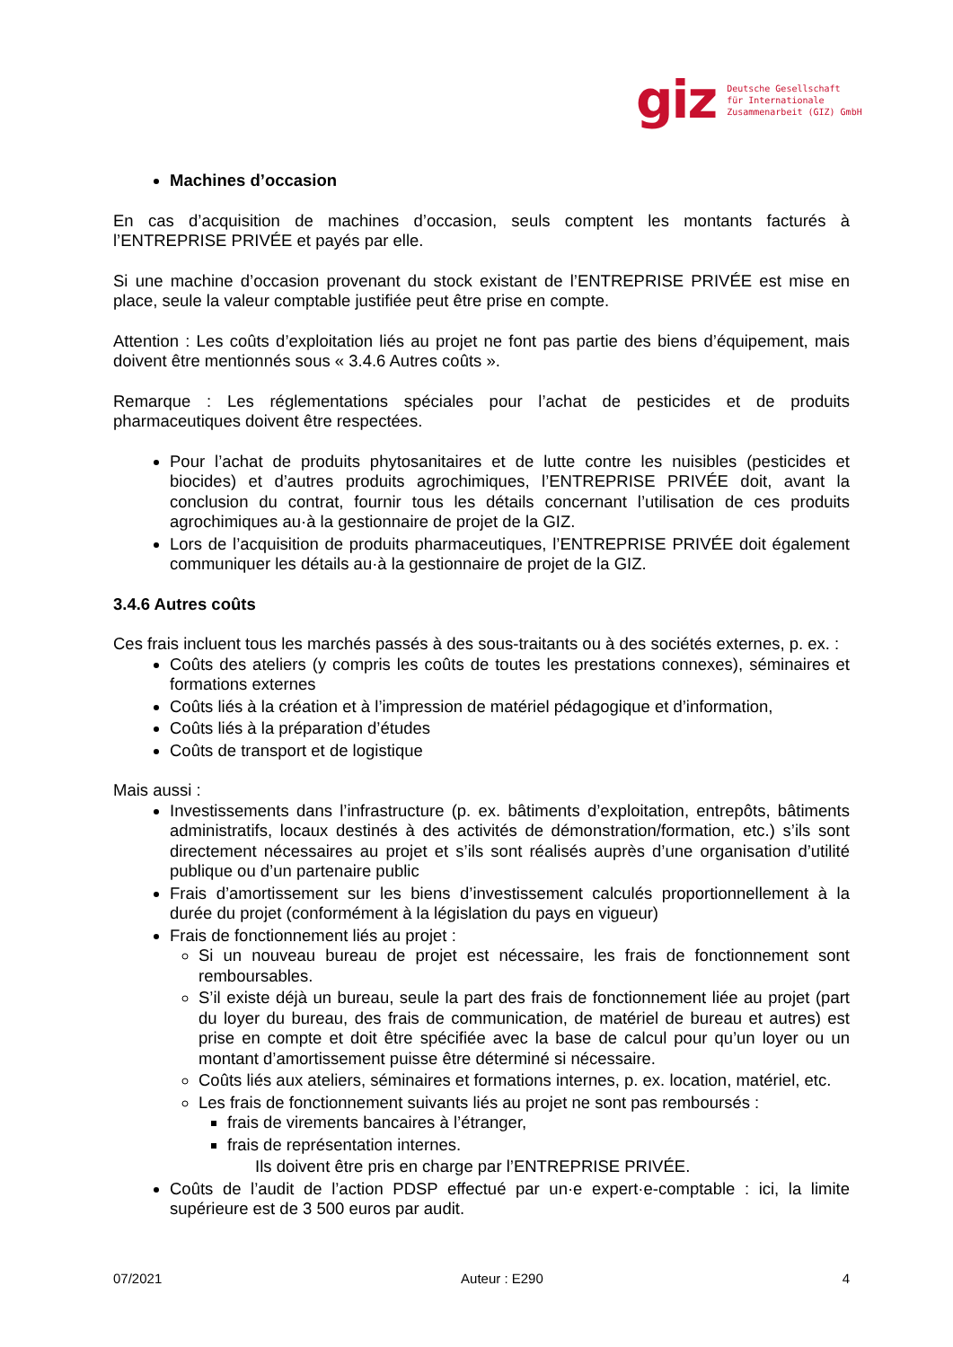giz Deutsche Gesellschaft
für Internationale
Zusammenarbeit (GIZ) GmbH
Machines d’occasion
En cas d’acquisition de machines d’occasion, seuls comptent les montants facturés à l’ENTREPRISE PRIVÉE et payés par elle.
Si une machine d’occasion provenant du stock existant de l’ENTREPRISE PRIVÉE est mise en place, seule la valeur comptable justifiée peut être prise en compte.
Attention : Les coûts d’exploitation liés au projet ne font pas partie des biens d’équipement, mais doivent être mentionnés sous « 3.4.6 Autres coûts ».
Remarque : Les réglementations spéciales pour l’achat de pesticides et de produits pharmaceutiques doivent être respectées.
Pour l’achat de produits phytosanitaires et de lutte contre les nuisibles (pesticides et biocides) et d’autres produits agrochimiques, l’ENTREPRISE PRIVÉE doit, avant la conclusion du contrat, fournir tous les détails concernant l’utilisation de ces produits agrochimiques au·à la gestionnaire de projet de la GIZ.
Lors de l’acquisition de produits pharmaceutiques, l’ENTREPRISE PRIVÉE doit également communiquer les détails au·à la gestionnaire de projet de la GIZ.
3.4.6 Autres coûts
Ces frais incluent tous les marchés passés à des sous-traitants ou à des sociétés externes, p. ex. :
Coûts des ateliers (y compris les coûts de toutes les prestations connexes), séminaires et formations externes
Coûts liés à la création et à l’impression de matériel pédagogique et d’information,
Coûts liés à la préparation d’études
Coûts de transport et de logistique
Mais aussi :
Investissements dans l’infrastructure (p. ex. bâtiments d’exploitation, entrepôts, bâtiments administratifs, locaux destinés à des activités de démonstration/formation, etc.) s’ils sont directement nécessaires au projet et s’ils sont réalisés auprès d’une organisation d’utilité publique ou d’un partenaire public
Frais d’amortissement sur les biens d’investissement calculés proportionnellement à la durée du projet (conformément à la législation du pays en vigueur)
Frais de fonctionnement liés au projet :
Si un nouveau bureau de projet est nécessaire, les frais de fonctionnement sont remboursables.
S’il existe déjà un bureau, seule la part des frais de fonctionnement liée au projet (part du loyer du bureau, des frais de communication, de matériel de bureau et autres) est prise en compte et doit être spécifiée avec la base de calcul pour qu’un loyer ou un montant d’amortissement puisse être déterminé si nécessaire.
Coûts liés aux ateliers, séminaires et formations internes, p. ex. location, matériel, etc.
Les frais de fonctionnement suivants liés au projet ne sont pas remboursés :
frais de virements bancaires à l’étranger,
frais de représentation internes.
Ils doivent être pris en charge par l’ENTREPRISE PRIVÉE.
Coûts de l’audit de l’action PDSP effectué par un·e expert·e-comptable : ici, la limite supérieure est de 3 500 euros par audit.
07/2021 Auteur : E290 4